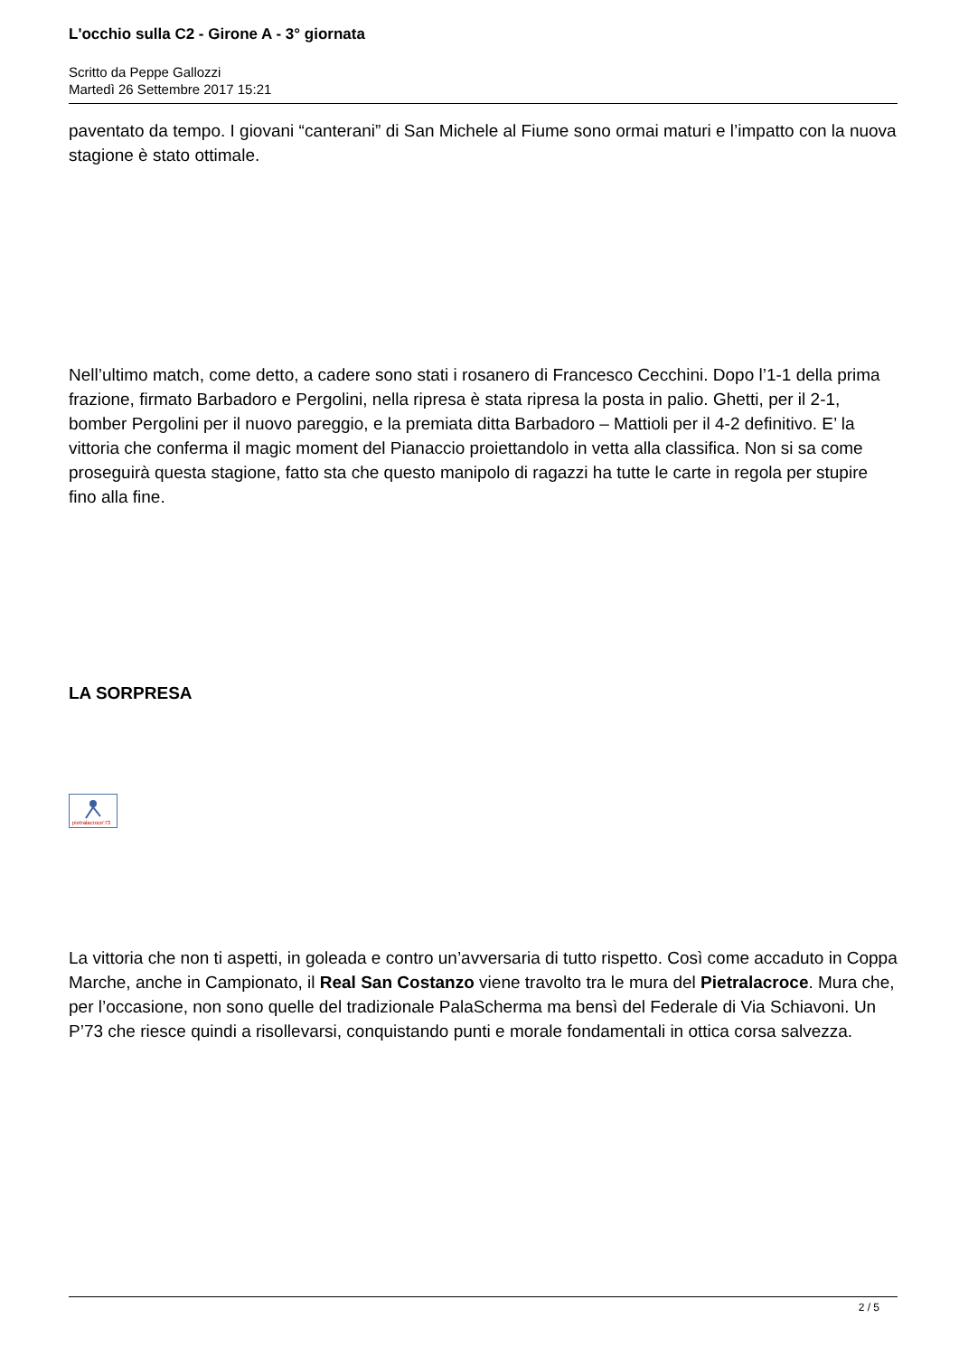L'occhio sulla C2 - Girone A - 3° giornata
Scritto da Peppe Gallozzi
Martedì 26 Settembre 2017 15:21
paventato da tempo. I giovani “canterani” di San Michele al Fiume sono ormai maturi e l’impatto con la nuova stagione è stato ottimale.
Nell’ultimo match, come detto, a cadere sono stati i rosanero di Francesco Cecchini. Dopo l’1-1 della prima frazione, firmato Barbadoro e Pergolini, nella ripresa è stata ripresa la posta in palio. Ghetti, per il 2-1, bomber Pergolini per il nuovo pareggio, e la premiata ditta Barbadoro – Mattioli per il 4-2 definitivo. E’ la vittoria che conferma il magic moment del Pianaccio proiettandolo in vetta alla classifica. Non si sa come proseguirà questa stagione, fatto sta che questo manipolo di ragazzi ha tutte le carte in regola per stupire fino alla fine.
LA SORPRESA
pietralacroce'73
La vittoria che non ti aspetti, in goleada e contro un’avversaria di tutto rispetto. Così come accaduto in Coppa Marche, anche in Campionato, il Real San Costanzo viene travolto tra le mura del Pietralacroce. Mura che, per l’occasione, non sono quelle del tradizionale PalaScherma ma bensì del Federale di Via Schiavoni. Un P’73 che riesce quindi a risollevarsi, conquistando punti e morale fondamentali in ottica corsa salvezza.
2 / 5